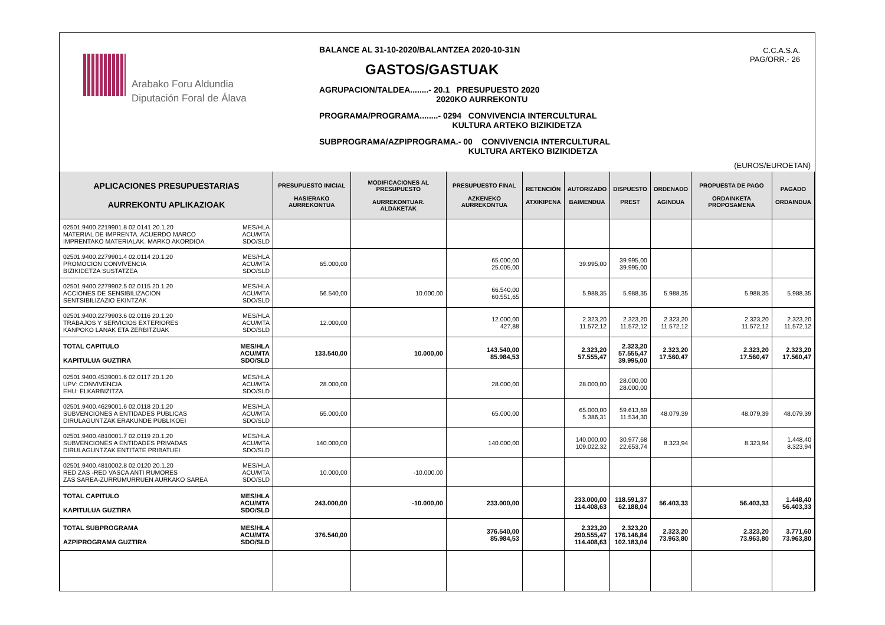Arabako Foru Aldundia
Diputación Foral de Álava
BALANCE AL 31-10-2020/BALANTZEA 2020-10-31N
GASTOS/GASTUAK
AGRUPACION/TALDEA........- 20.1 PRESUPUESTO 2020
2020KO AURREKONTU
PROGRAMA/PROGRAMA........- 0294 CONVIVENCIA INTERCULTURAL
KULTURA ARTEKO BIZIKIDETZA
SUBPROGRAMA/AZPIPROGRAMA.- 00 CONVIVENCIA INTERCULTURAL
KULTURA ARTEKO BIZIKIDETZA
C.C.A.S.A.
PAG/ORR.- 26
(EUROS/EUROETAN)
| APLICACIONES PRESUPUESTARIAS AURREKONTU APLIKAZIOAK | PRESUPUESTO INICIAL HASIERAKO AURREKONTUA | MODIFICACIONES AL PRESUPUESTO AURREKONTUAR. ALDAKETAK | PRESUPUESTO FINAL AZKENEKO AURREKONTUA | RETENCIÓN ATXIKIPENA | AUTORIZADO BAIMENDUA | DISPUESTO PREST | ORDENADO AGINDUA | PROPUESTA DE PAGO ORDAINKETA PROPOSAMENA | PAGADO ORDAINDUA |
| --- | --- | --- | --- | --- | --- | --- | --- | --- | --- |
| 02501.9400.2219901.8 02.0141 20.1.20 MES/HLA MATERIAL DE IMPRENTA. ACUERDO MARCO ACU/MTA IMPRENTAKO MATERIALAK. MARKO AKORDIOA SDO/SLD | | | | | | | | | |
| 02501.9400.2279901.4 02.0114 20.1.20 MES/HLA PROMOCION CONVIVENCIA ACU/MTA BIZIKIDETZA SUSTATZEA SDO/SLD | 65.000,00 | | 65.000,00 25.005,00 | | 39.995,00 | 39.995,00 39.995,00 | | | |
| 02501.9400.2279902.5 02.0115 20.1.20 MES/HLA ACCIONES DE SENSIBILIZACION ACU/MTA SENTSIBILIZAZIO EKINTZAK SDO/SLD | 56.540,00 | 10.000,00 | 66.540,00 60.551,65 | | 5.988,35 | 5.988,35 | 5.988,35 | 5.988,35 | 5.988,35 |
| 02501.9400.2279903.6 02.0116 20.1.20 MES/HLA TRABAJOS Y SERVICIOS EXTERIORES ACU/MTA KANPOKO LANAK ETA ZERBITZUAK SDO/SLD | 12.000,00 | | 12.000,00 427,88 | | 2.323,20 11.572,12 | 2.323,20 11.572,12 | 2.323,20 11.572,12 | 2.323,20 11.572,12 | 2.323,20 11.572,12 |
| TOTAL CAPITULO MES/HLA ACU/MTA KAPITULUA GUZTIRA SDO/SLD | 133.540,00 | 10.000,00 | 143.540,00 85.984,53 | | 2.323,20 57.555,47 | 2.323,20 57.555,47 39.995,00 | 2.323,20 17.560,47 | 2.323,20 17.560,47 | 2.323,20 17.560,47 |
| 02501.9400.4539001.6 02.0117 20.1.20 MES/HLA UPV: CONVIVENCIA ACU/MTA EHU: ELKARBIZITZA SDO/SLD | 28.000,00 | | 28.000,00 | | 28.000,00 | 28.000,00 28.000,00 | | | |
| 02501.9400.4629001.6 02.0118 20.1.20 MES/HLA SUBVENCIONES A ENTIDADES PUBLICAS ACU/MTA DIRULAGUNTZAK ERAKUNDE PUBLIKOEI SDO/SLD | 65.000,00 | | 65.000,00 | | 65.000,00 5.386,31 | 59.613,69 11.534,30 | 48.079,39 | 48.079,39 | 48.079,39 |
| 02501.9400.4810001.7 02.0119 20.1.20 MES/HLA SUBVENCIONES A ENTIDADES PRIVADAS ACU/MTA DIRULAGUNTZAK ENTITATE PRIBATUEI SDO/SLD | 140.000,00 | | 140.000,00 | | 140.000,00 109.022,32 | 30.977,68 22.653,74 | 8.323,94 | 8.323,94 | 1.448,40 8.323,94 |
| 02501.9400.4810002.8 02.0120 20.1.20 MES/HLA RED ZAS -RED VASCA ANTI RUMORES ACU/MTA ZAS SAREA-ZURRUMURRUEN AURKAKO SAREA SDO/SLD | 10.000,00 | -10.000,00 | | | | | | | |
| TOTAL CAPITULO MES/HLA ACU/MTA KAPITULUA GUZTIRA SDO/SLD | 243.000,00 | -10.000,00 | 233.000,00 | | 233.000,00 114.408,63 | 118.591,37 62.188,04 | 56.403,33 | 56.403,33 | 1.448,40 56.403,33 |
| TOTAL SUBPROGRAMA MES/HLA ACU/MTA AZPIPROGRAMA GUZTIRA SDO/SLD | 376.540,00 | | 376.540,00 85.984,53 | | 2.323,20 290.555,47 114.408,63 | 2.323,20 176.146,84 102.183,04 | 2.323,20 73.963,80 | 2.323,20 73.963,80 | 3.771,60 73.963,80 |